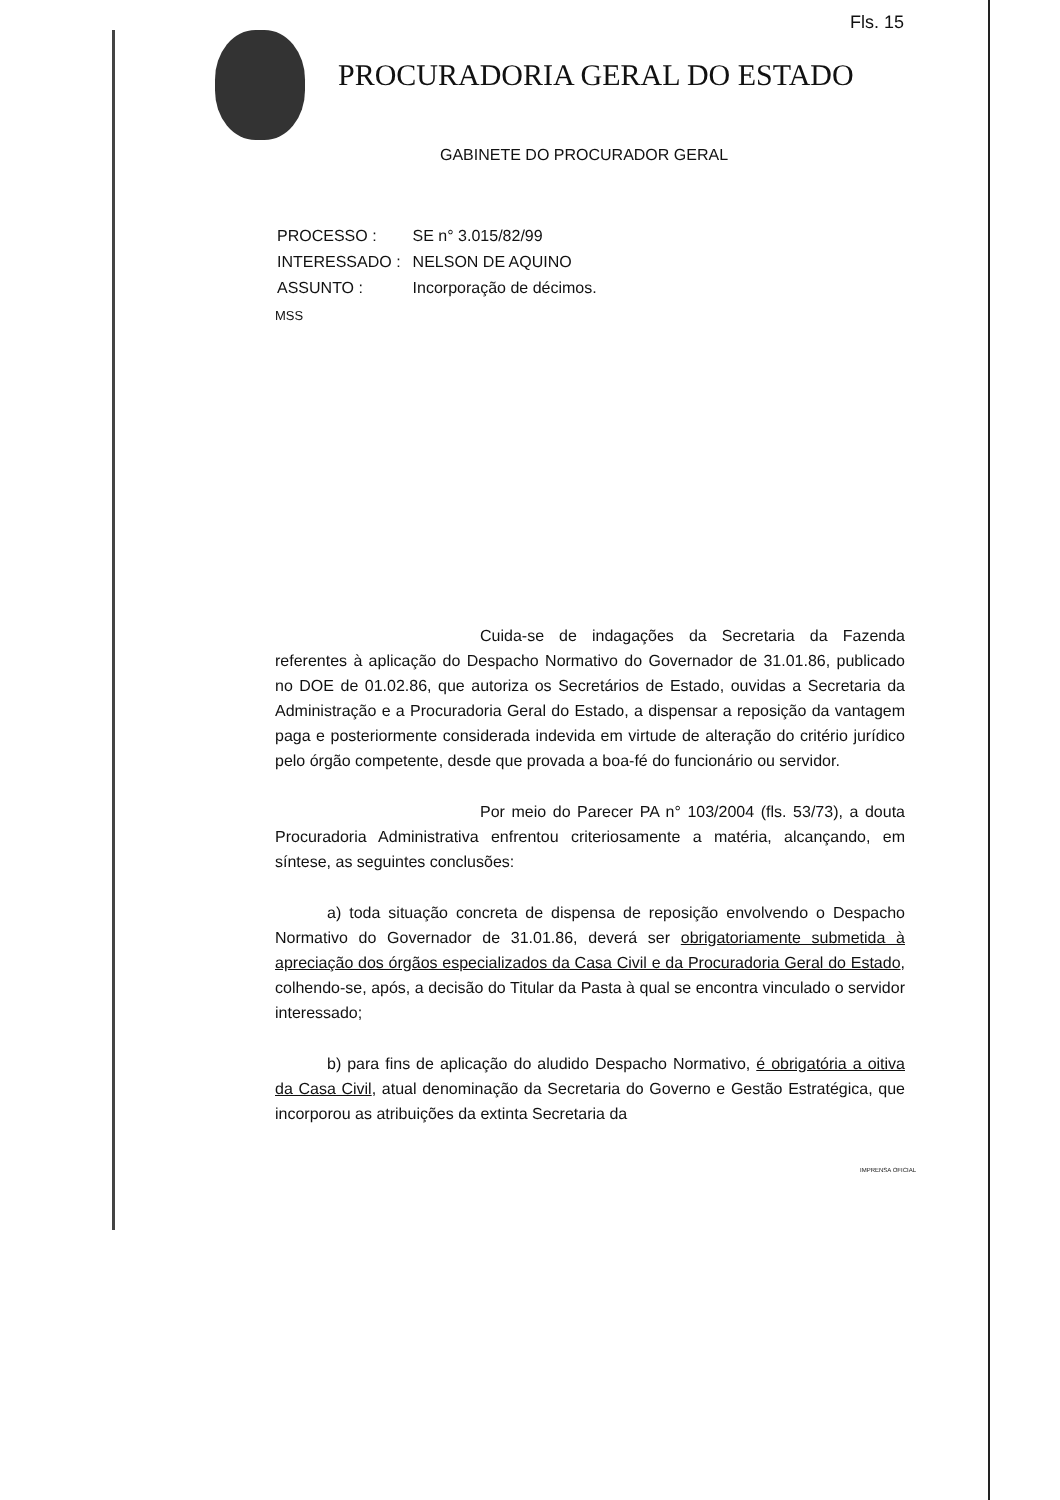Fls. 15
PROCURADORIA GERAL DO ESTADO
GABINETE DO PROCURADOR GERAL
| PROCESSO : | SE n° 3.015/82/99 |
| INTERESSADO : | NELSON DE AQUINO |
| ASSUNTO : | Incorporação de décimos. |
MSS
Cuida-se de indagações da Secretaria da Fazenda referentes à aplicação do Despacho Normativo do Governador de 31.01.86, publicado no DOE de 01.02.86, que autoriza os Secretários de Estado, ouvidas a Secretaria da Administração e a Procuradoria Geral do Estado, a dispensar a reposição da vantagem paga e posteriormente considerada indevida em virtude de alteração do critério jurídico pelo órgão competente, desde que provada a boa-fé do funcionário ou servidor.
Por meio do Parecer PA n° 103/2004 (fls. 53/73), a douta Procuradoria Administrativa enfrentou criteriosamente a matéria, alcançando, em síntese, as seguintes conclusões:
a) toda situação concreta de dispensa de reposição envolvendo o Despacho Normativo do Governador de 31.01.86, deverá ser obrigatoriamente submetida à apreciação dos órgãos especializados da Casa Civil e da Procuradoria Geral do Estado, colhendo-se, após, a decisão do Titular da Pasta à qual se encontra vinculado o servidor interessado;
b) para fins de aplicação do aludido Despacho Normativo, é obrigatória a oitiva da Casa Civil, atual denominação da Secretaria do Governo e Gestão Estratégica, que incorporou as atribuições da extinta Secretaria da
IMPRENSA OFICIAL